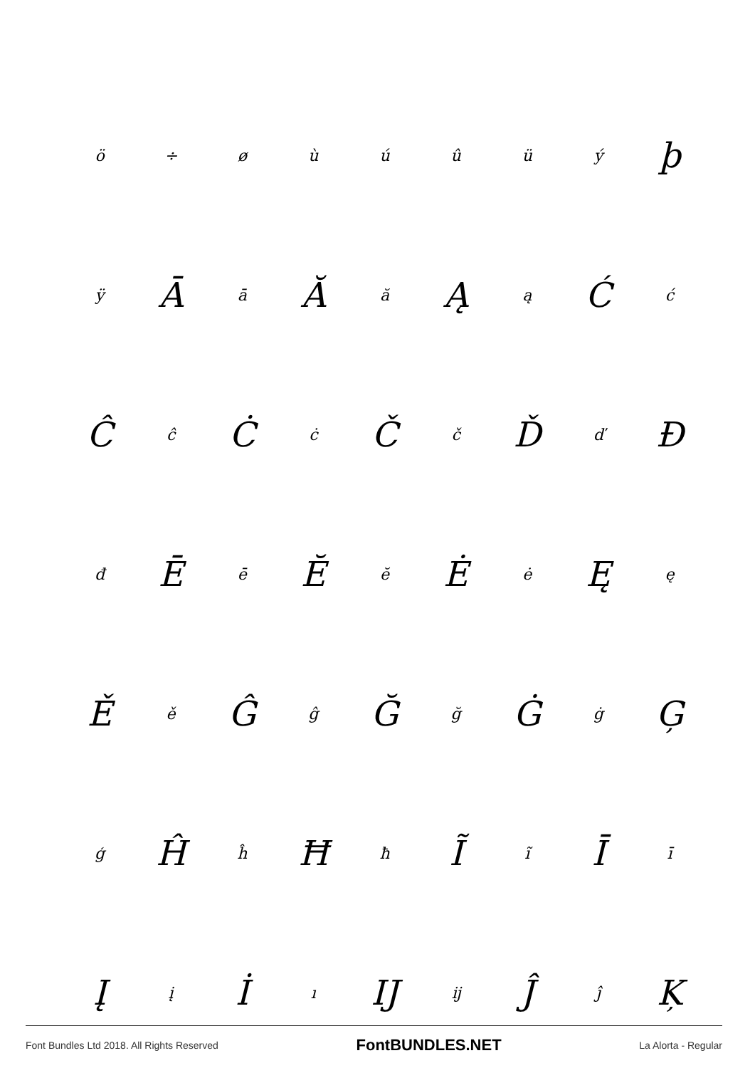ö ÷ øùúûüý þ
ÿ Ā ā Ă ă Ą ą Ć ć
Ĉĉ Ċ ċ Č č Ď ď Đ
đ Ē ē Ĕ ĕ Ė ė Ę ę
Ěě Ĝ ĝ Ğ ğ Ġ ġ Ģ
ģ Ĥ ĥ Ħ ħ Ĩ ĩ Ī ī
Įį İ ı Ĳ ĳ Ĵ ĵ Ķ
Font Bundles Ltd 2018. All Rights Reserved FontBUNDLES.NET La Alorta - Regular